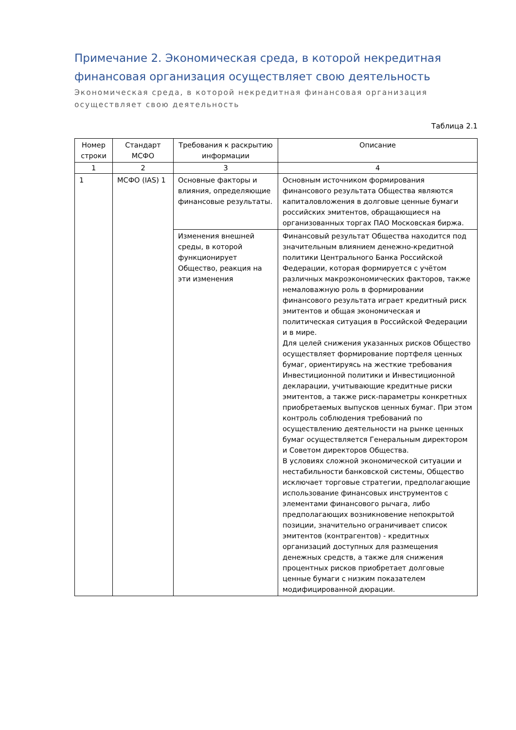Примечание 2. Экономическая среда, в которой некредитная финансовая организация осуществляет свою деятельность
Экономическая среда, в которой некредитная финансовая организация осуществляет свою деятельность
Таблица 2.1
| Номер строки | Стандарт МСФО | Требования к раскрытию информации | Описание |
| --- | --- | --- | --- |
| 1 | 2 | 3 | 4 |
| 1 | МСФО (IAS) 1 | Основные факторы и влияния, определяющие финансовые результаты. | Основным источником формирования финансового результата Общества являются капиталовложения в долговые ценные бумаги российских эмитентов, обращающиеся на организованных торгах ПАО Московская биржа. |
| | | Изменения внешней среды, в которой функционирует Общество, реакция на эти изменения | Финансовый результат Общества находится под значительным влиянием денежно-кредитной политики Центрального Банка Российской Федерации, которая формируется с учётом различных макроэкономических факторов, также немаловажную роль в формировании финансового результата играет кредитный риск эмитентов и общая экономическая и политическая ситуация в Российской Федерации и в мире. Для целей снижения указанных рисков Общество осуществляет формирование портфеля ценных бумаг, ориентируясь на жесткие требования Инвестиционной политики и Инвестиционной декларации, учитывающие кредитные риски эмитентов, а также риск-параметры конкретных приобретаемых выпусков ценных бумаг. При этом контроль соблюдения требований по осуществлению деятельности на рынке ценных бумаг осуществляется Генеральным директором и Советом директоров Общества. В условиях сложной экономической ситуации и нестабильности банковской системы, Общество исключает торговые стратегии, предполагающие использование финансовых инструментов с элементами финансового рычага, либо предполагающих возникновение непокрытой позиции, значительно ограничивает список эмитентов (контрагентов) - кредитных организаций доступных для размещения денежных средств, а также для снижения процентных рисков приобретает долговые ценные бумаги с низким показателем модифицированной дюрации. |